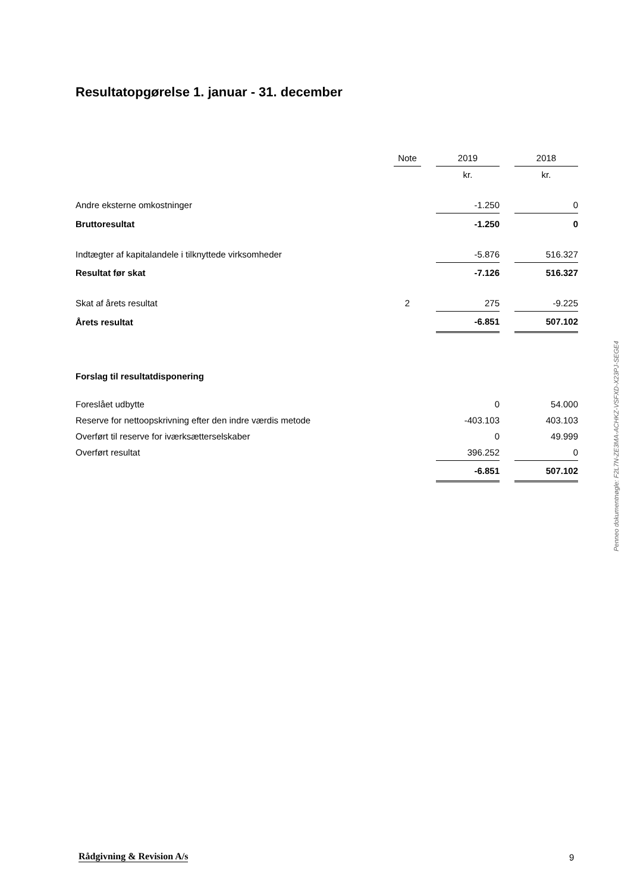Resultatopgørelse 1. januar - 31. december
| | Note | | 2019 | | 2018 |
| --- | --- | --- | --- | --- | --- |
| | | | kr. | | kr. |
| Andre eksterne omkostninger | | | -1.250 | | 0 |
| Bruttoresultat | | | -1.250 | | 0 |
| Indtægter af kapitalandele i tilknyttede virksomheder | | | -5.876 | | 516.327 |
| Resultat før skat | | | -7.126 | | 516.327 |
| Skat af årets resultat | 2 | | 275 | | -9.225 |
| Årets resultat | | | -6.851 | | 507.102 |
| Forslag til resultatdisponering | | | | | |
| Foreslået udbytte | | | 0 | | 54.000 |
| Reserve for nettoopskrivning efter den indre værdis metode | | | -403.103 | | 403.103 |
| Overført til reserve for iværksætterselskaber | | | 0 | | 49.999 |
| Overført resultat | | | 396.252 | | 0 |
| | | | -6.851 | | 507.102 |
Penneo dokumentnøgle: F2L7N-ZE3MA-ACHKZ-VSFXD-X23PJ-SEGE4
Rådgivning & Revision A/s 9